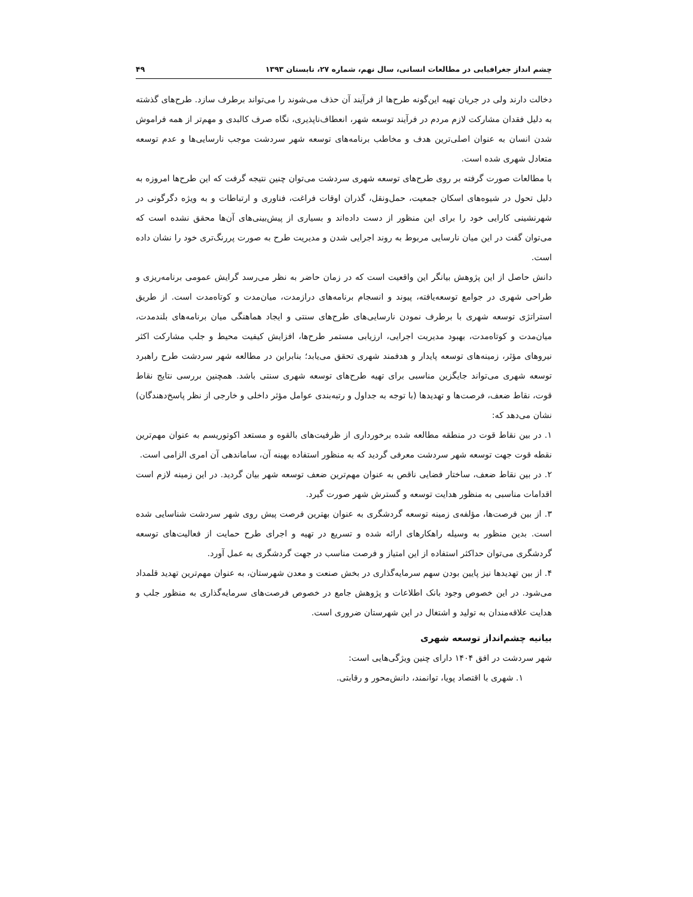چشم انداز جغرافیایی در مطالعات انسانی، سال نهم، شماره ۲۷، تابستان ۱۳۹۳ ۴۹
دخالت دارند ولی در جریان تهیه این‌گونه طرح‌ها از فرآیند آن حذف می‌شوند را می‌تواند برطرف سازد. طرح‌های گذشته به دلیل فقدان مشارکت لازم مردم در فرآیند توسعه شهر، انعطاف‌ناپذیری، نگاه صرف کالبدی و مهم‌تر از همه فراموش شدن انسان به عنوان اصلی‌ترین هدف و مخاطب برنامه‌های توسعه شهر سردشت موجب نارسایی‌ها و عدم توسعه متعادل شهری شده است.
با مطالعات صورت گرفته بر روی طرح‌های توسعه شهری سردشت می‌توان چنین نتیجه گرفت که این طرح‌ها امروزه به دلیل تحول در شیوه‌های اسکان جمعیت، حمل‌ونقل، گذران اوقات فراغت، فناوری و ارتباطات و به ویژه دگرگونی در شهرنشینی کارایی خود را برای این منظور از دست داده‌اند و بسیاری از پیش‌بینی‌های آن‌ها محقق نشده است که می‌توان گفت در این میان نارسایی مربوط به روند اجرایی شدن و مدیریت طرح به صورت پررنگ‌تری خود را نشان داده است.
دانش حاصل از این پژوهش بیانگر این واقعیت است که در زمان حاضر به نظر می‌رسد گرایش عمومی برنامه‌ریزی و طراحی شهری در جوامع توسعه‌یافته، پیوند و انسجام برنامه‌های درازمدت، میان‌مدت و کوتاه‌مدت است. از طریق استراتژی توسعه شهری با برطرف نمودن نارسایی‌های طرح‌های سنتی و ایجاد هماهنگی میان برنامه‌های بلندمدت، میان‌مدت و کوتاه‌مدت، بهبود مدیریت اجرایی، ارزیابی مستمر طرح‌ها، افزایش کیفیت محیط و جلب مشارکت اکثر نیروهای مؤثر، زمینه‌های توسعه پایدار و هدفمند شهری تحقق می‌یابد؛ بنابراین در مطالعه شهر سردشت طرح راهبرد توسعه شهری می‌تواند جایگزین مناسبی برای تهیه طرح‌های توسعه شهری سنتی باشد. همچنین بررسی نتایج نقاط قوت، نقاط ضعف، فرصت‌ها و تهدیدها (با توجه به جداول و رتبه‌بندی عوامل مؤثر داخلی و خارجی از نظر پاسخ‌دهندگان) نشان می‌دهد که:
۱. در بین نقاط قوت در منطقه مطالعه شده برخورداری از ظرفیت‌های بالقوه و مستعد اکوتوریسم به عنوان مهم‌ترین نقطه قوت جهت توسعه شهر سردشت معرفی گردید که به منظور استفاده بهینه آن، ساماندهی آن امری الزامی است.
۲. در بین نقاط ضعف، ساختار فضایی ناقص به عنوان مهم‌ترین ضعف توسعه شهر بیان گردید. در این زمینه لازم است اقدامات مناسبی به منظور هدایت توسعه و گسترش شهر صورت گیرد.
۳. از بین فرصت‌ها، مؤلفه‌ی زمینه توسعه گردشگری به عنوان بهترین فرصت پیش روی شهر سردشت شناسایی شده است. بدین منظور به وسیله راهکارهای ارائه شده و تسریع در تهیه و اجرای طرح حمایت از فعالیت‌های توسعه گردشگری می‌توان حداکثر استفاده از این امتیاز و فرصت مناسب در جهت گردشگری به عمل آورد.
۴. از بین تهدیدها نیز پایین بودن سهم سرمایه‌گذاری در بخش صنعت و معدن شهرستان، به عنوان مهم‌ترین تهدید قلمداد می‌شود. در این خصوص وجود بانک اطلاعات و پژوهش جامع در خصوص فرصت‌های سرمایه‌گذاری به منظور جلب و هدایت علاقه‌مندان به تولید و اشتغال در این شهرستان ضروری است.
بیانیه چشم‌انداز توسعه شهری
شهر سردشت در افق ۱۴۰۴ دارای چنین ویژگی‌هایی است:
۱. شهری با اقتصاد پویا، توانمند، دانش‌محور و رقابتی.